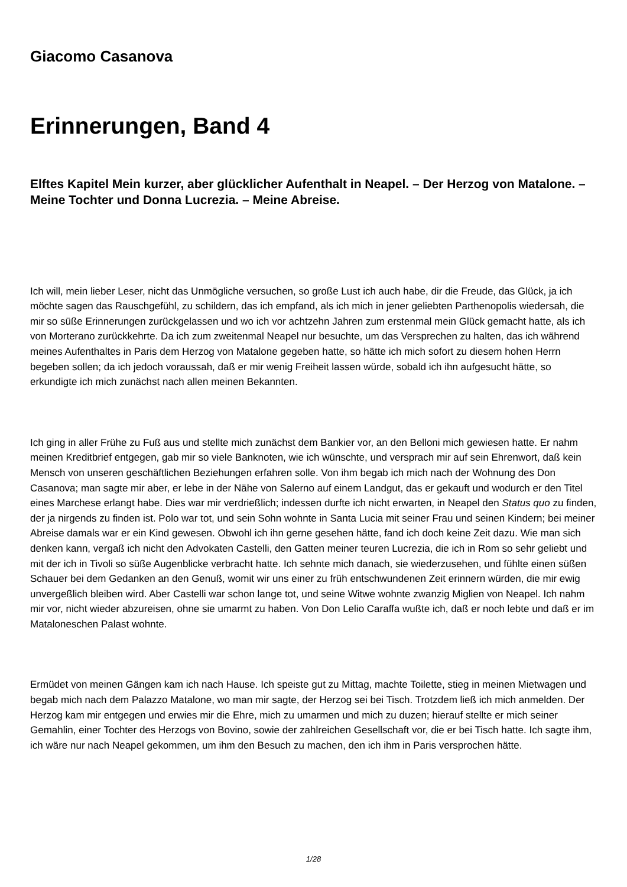Giacomo Casanova
Erinnerungen, Band 4
Elftes Kapitel Mein kurzer, aber glücklicher Aufenthalt in Neapel. – Der Herzog von Matalone. – Meine Tochter und Donna Lucrezia. – Meine Abreise.
Ich will, mein lieber Leser, nicht das Unmögliche versuchen, so große Lust ich auch habe, dir die Freude, das Glück, ja ich möchte sagen das Rauschgefühl, zu schildern, das ich empfand, als ich mich in jener geliebten Parthenopolis wiedersah, die mir so süße Erinnerungen zurückgelassen und wo ich vor achtzehn Jahren zum erstenmal mein Glück gemacht hatte, als ich von Morterano zurückkehrte. Da ich zum zweitenmal Neapel nur besuchte, um das Versprechen zu halten, das ich während meines Aufenthaltes in Paris dem Herzog von Matalone gegeben hatte, so hätte ich mich sofort zu diesem hohen Herrn begeben sollen; da ich jedoch voraussah, daß er mir wenig Freiheit lassen würde, sobald ich ihn aufgesucht hätte, so erkundigte ich mich zunächst nach allen meinen Bekannten.
Ich ging in aller Frühe zu Fuß aus und stellte mich zunächst dem Bankier vor, an den Belloni mich gewiesen hatte. Er nahm meinen Kreditbrief entgegen, gab mir so viele Banknoten, wie ich wünschte, und versprach mir auf sein Ehrenwort, daß kein Mensch von unseren geschäftlichen Beziehungen erfahren solle. Von ihm begab ich mich nach der Wohnung des Don Casanova; man sagte mir aber, er lebe in der Nähe von Salerno auf einem Landgut, das er gekauft und wodurch er den Titel eines Marchese erlangt habe. Dies war mir verdrießlich; indessen durfte ich nicht erwarten, in Neapel den Status quo zu finden, der ja nirgends zu finden ist. Polo war tot, und sein Sohn wohnte in Santa Lucia mit seiner Frau und seinen Kindern; bei meiner Abreise damals war er ein Kind gewesen. Obwohl ich ihn gerne gesehen hätte, fand ich doch keine Zeit dazu. Wie man sich denken kann, vergaß ich nicht den Advokaten Castelli, den Gatten meiner teuren Lucrezia, die ich in Rom so sehr geliebt und mit der ich in Tivoli so süße Augenblicke verbracht hatte. Ich sehnte mich danach, sie wiederzusehen, und fühlte einen süßen Schauer bei dem Gedanken an den Genuß, womit wir uns einer zu früh entschwundenen Zeit erinnern würden, die mir ewig unvergeßlich bleiben wird. Aber Castelli war schon lange tot, und seine Witwe wohnte zwanzig Miglien von Neapel. Ich nahm mir vor, nicht wieder abzureisen, ohne sie umarmt zu haben. Von Don Lelio Caraffa wußte ich, daß er noch lebte und daß er im Mataloneschen Palast wohnte.
Ermüdet von meinen Gängen kam ich nach Hause. Ich speiste gut zu Mittag, machte Toilette, stieg in meinen Mietwagen und begab mich nach dem Palazzo Matalone, wo man mir sagte, der Herzog sei bei Tisch. Trotzdem ließ ich mich anmelden. Der Herzog kam mir entgegen und erwies mir die Ehre, mich zu umarmen und mich zu duzen; hierauf stellte er mich seiner Gemahlin, einer Tochter des Herzogs von Bovino, sowie der zahlreichen Gesellschaft vor, die er bei Tisch hatte. Ich sagte ihm, ich wäre nur nach Neapel gekommen, um ihm den Besuch zu machen, den ich ihm in Paris versprochen hätte.
1/28